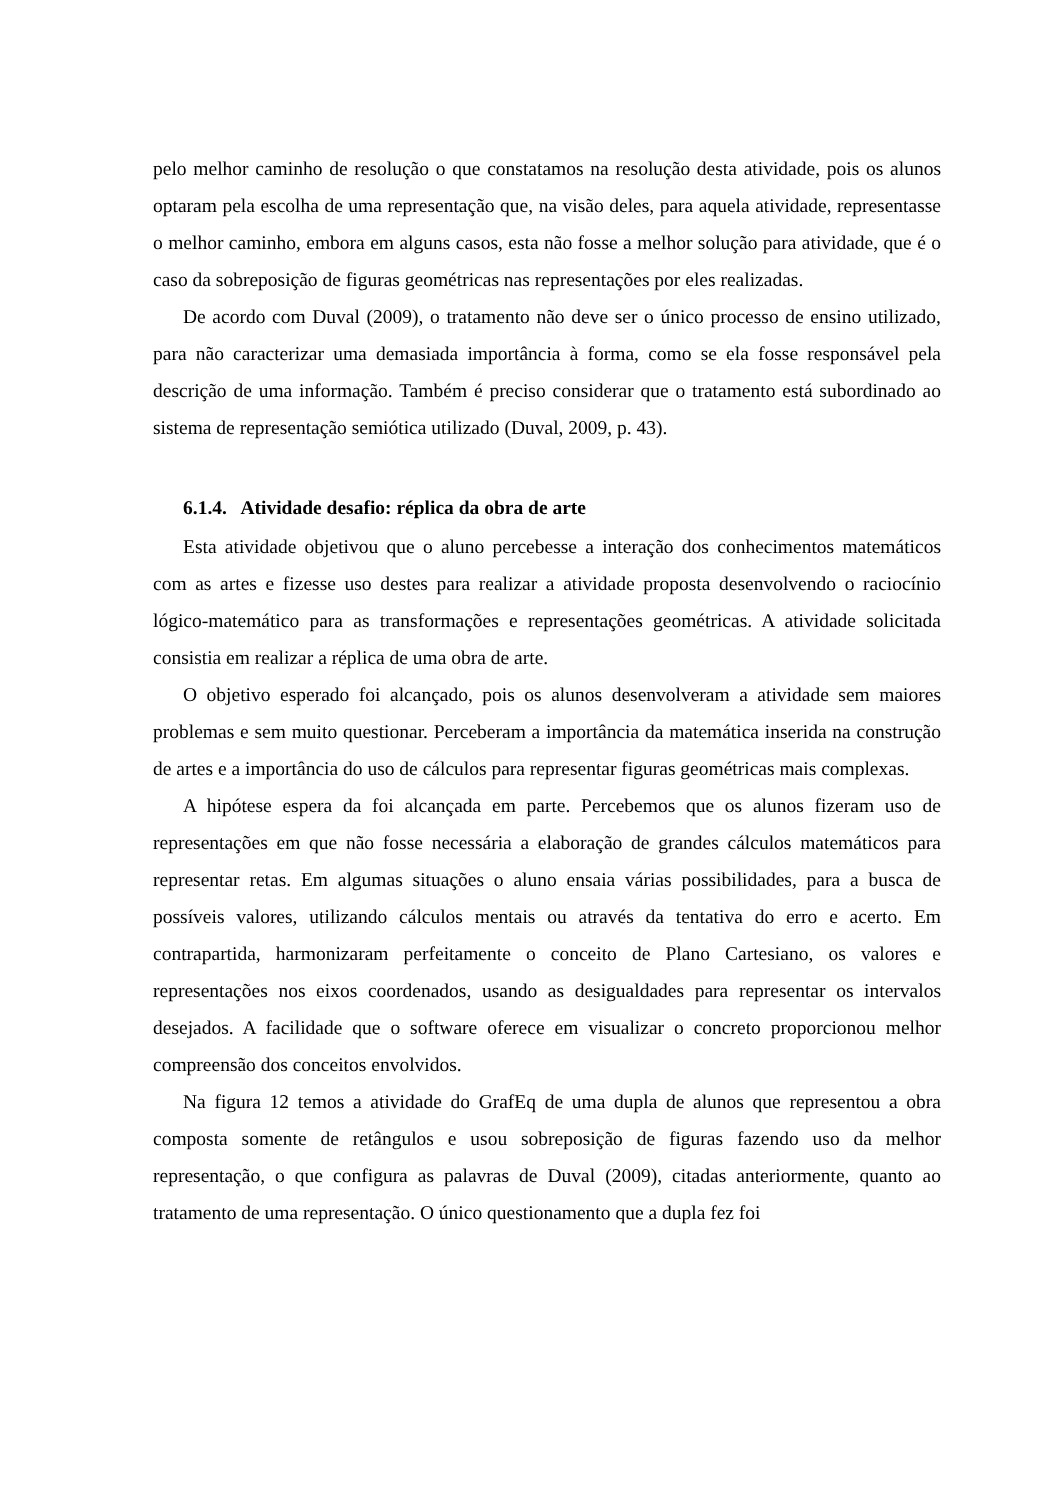pelo melhor caminho de resolução o que constatamos na resolução desta atividade, pois os alunos optaram pela escolha de uma representação que, na visão deles, para aquela atividade, representasse o melhor caminho, embora em alguns casos, esta não fosse a melhor solução para atividade, que é o caso da sobreposição de figuras geométricas nas representações por eles realizadas.
De acordo com Duval (2009), o tratamento não deve ser o único processo de ensino utilizado, para não caracterizar uma demasiada importância à forma, como se ela fosse responsável pela descrição de uma informação. Também é preciso considerar que o tratamento está subordinado ao sistema de representação semiótica utilizado (Duval, 2009, p. 43).
6.1.4. Atividade desafio: réplica da obra de arte
Esta atividade objetivou que o aluno percebesse a interação dos conhecimentos matemáticos com as artes e fizesse uso destes para realizar a atividade proposta desenvolvendo o raciocínio lógico-matemático para as transformações e representações geométricas. A atividade solicitada consistia em realizar a réplica de uma obra de arte.
O objetivo esperado foi alcançado, pois os alunos desenvolveram a atividade sem maiores problemas e sem muito questionar. Perceberam a importância da matemática inserida na construção de artes e a importância do uso de cálculos para representar figuras geométricas mais complexas.
A hipótese espera da foi alcançada em parte. Percebemos que os alunos fizeram uso de representações em que não fosse necessária a elaboração de grandes cálculos matemáticos para representar retas. Em algumas situações o aluno ensaia várias possibilidades, para a busca de possíveis valores, utilizando cálculos mentais ou através da tentativa do erro e acerto. Em contrapartida, harmonizaram perfeitamente o conceito de Plano Cartesiano, os valores e representações nos eixos coordenados, usando as desigualdades para representar os intervalos desejados. A facilidade que o software oferece em visualizar o concreto proporcionou melhor compreensão dos conceitos envolvidos.
Na figura 12 temos a atividade do GrafEq de uma dupla de alunos que representou a obra composta somente de retângulos e usou sobreposição de figuras fazendo uso da melhor representação, o que configura as palavras de Duval (2009), citadas anteriormente, quanto ao tratamento de uma representação. O único questionamento que a dupla fez foi